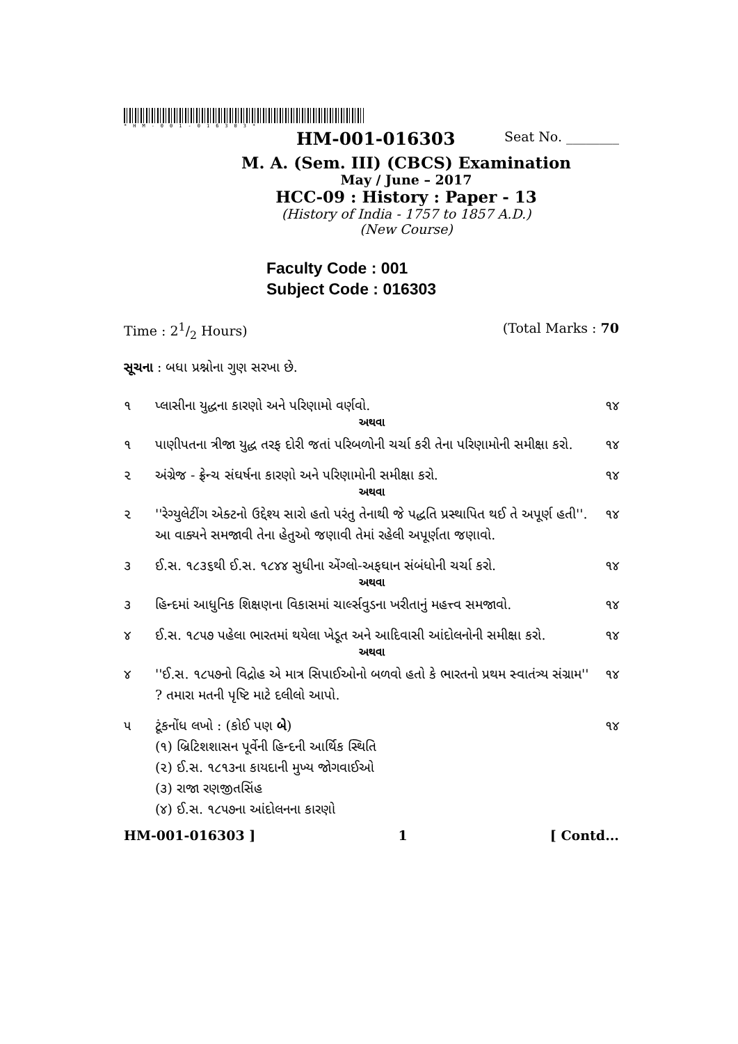*HM-001-016303*
HM-001-016303 Seat No. ________
M. A. (Sem. III) (CBCS) Examination
May / June – 2017
HCC-09 : History : Paper - 13
(History of India - 1757 to 1857 A.D.)
(New Course)
Faculty Code : 001
Subject Code : 016303
Time : 21/2 Hours) (Total Marks : 70
સૂચના : બધા પ્રશ્નોના ગુણ સરખા છે.
૧ પ્લાસીના યુદ્ધના કારણો અને પરિણામો વર્ણવો. ૧૪
અથવા
૧ પાણીપતના ત્રીજા યુદ્ધ તરફ દોરી જતાં પરિબળોની ચર્ચા કરી તેના પરિણામોની સમીક્ષા કરો. ૧૪
૨ અંગ્રેજ - ફ્રેન્ચ સંઘર્ષના કારણો અને પરિણામોની સમીક્ષા કરો. ૧૪
અથવા
૨ ''રેગ્યુલેટીંગ એક્ટનો ઉદ્દેશ્ય સારો હતો પરંતુ તેનાથી જે પદ્ધતિ પ્રસ્થાપિત થઈ તે અપૂર્ણ હતી''. આ વાક્યને સમજાવી તેના હેતુઓ જણાવી તેમાં રહેલી અપૂર્ણતા જણાવો. ૧૪
૩ ઈ.સ. ૧૮૩૬થી ઈ.સ. ૧૮૪૪ સુધીના એંગ્લો-અફઘાન સંબંધોની ચર્ચા કરો. ૧૪
અથવા
૩ હિન્દમાં આધુનિક શિક્ષણના વિકાસમાં ચાર્લ્સવુડના ખરીતાનું મહત્ત્વ સમજાવો. ૧૪
૪ ઈ.સ. ૧૮૫૭ પહેલા ભારતમાં થયેલા ખેડૂત અને આદિવાસી આંદોલનોની સમીક્ષા કરો. ૧૪
અથવા
૪ ''ઈ.સ. ૧૮૫૭નો વિદ્રોહ એ માત્ર સિપાઈઓનો બળવો હતો કે ભારતનો પ્રથમ સ્વાતંત્ર્ય સંગ્રામ'' ? તમારા મતની પૃષ્ટિ માટે દલીલો આપો. ૧૪
૫ ટૂંકનોંધ લખો : (કોઈ પણ બે) ૧૪
(૧) બ્રિટિશશાસન પૂર્વેની હિન્દની આર્થિક સ્થિતિ
(૨) ઈ.સ. ૧૮૧૩ના કાયદાની મુખ્ય જોગવાઈઓ
(૩) રાજા રણજીતસિંહ
(૪) ઈ.સ. ૧૮૫૭ના આંદોલનના કારણો
HM-001-016303 ] 1 [ Contd...